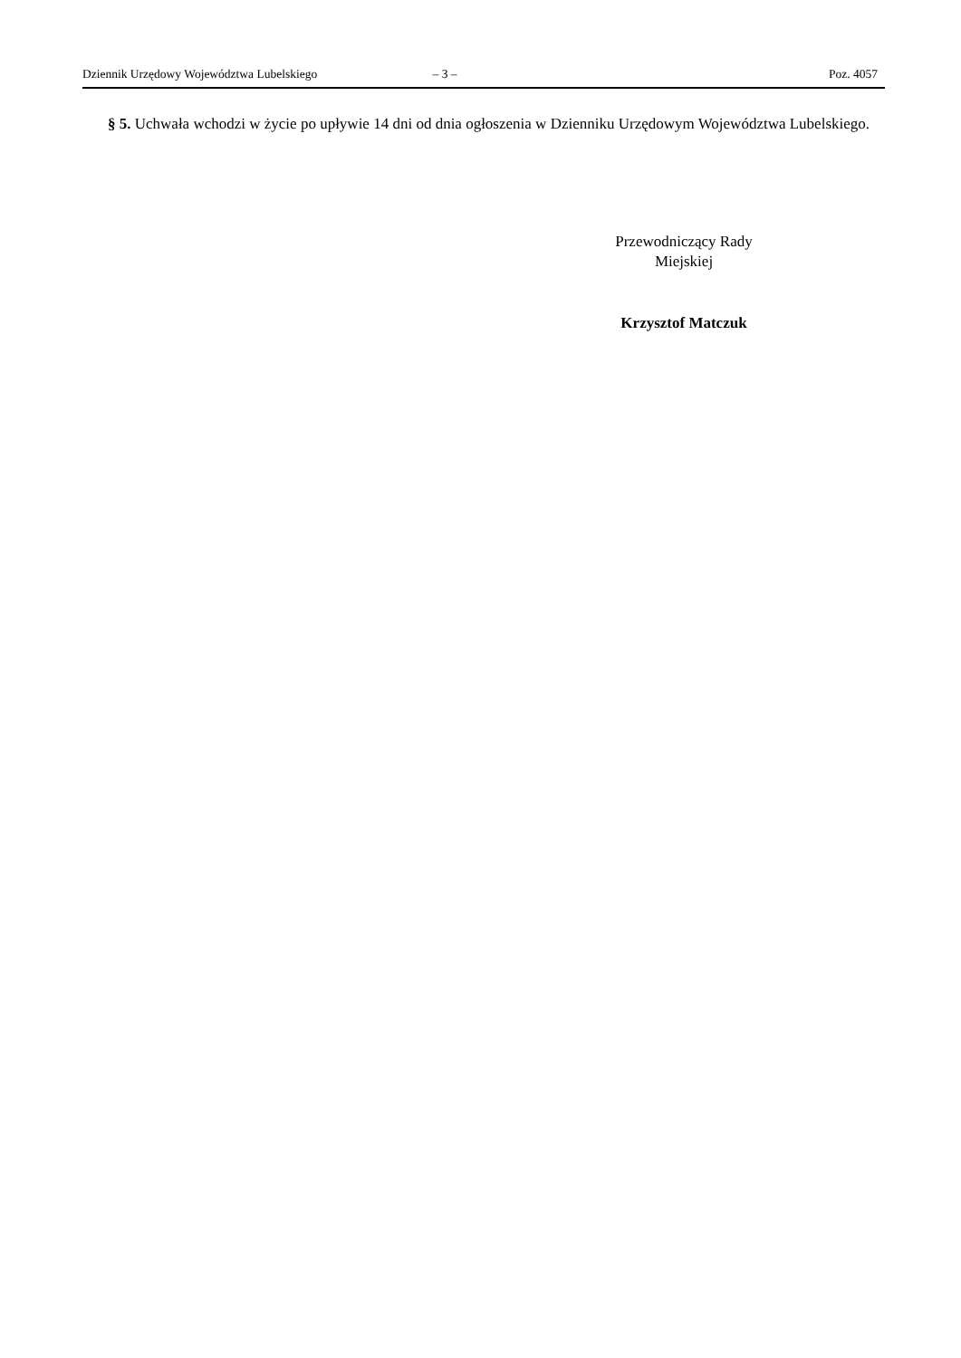Dziennik Urzędowy Województwa Lubelskiego – 3 – Poz. 4057
§ 5. Uchwała wchodzi w życie po upływie 14 dni od dnia ogłoszenia w Dzienniku Urzędowym Województwa Lubelskiego.
Przewodniczący Rady
Miejskiej
Krzysztof Matczuk